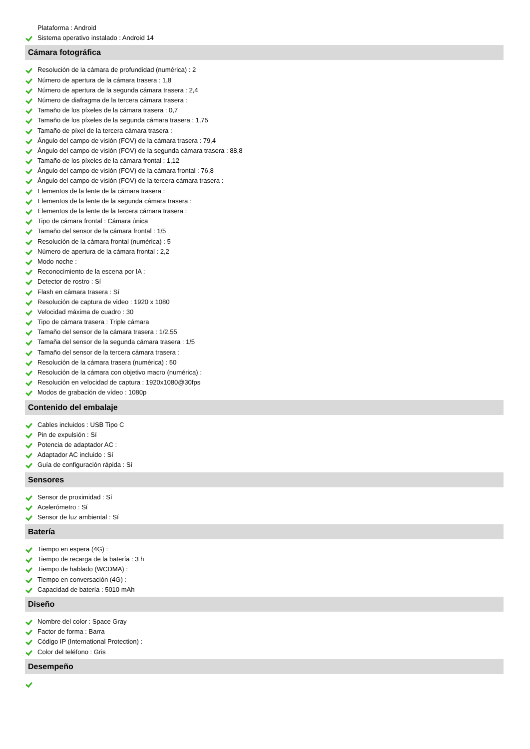Plataforma : Android
Sistema operativo instalado : Android 14
Cámara fotográfica
Resolución de la cámara de profundidad (numérica) : 2
Número de apertura de la cámara trasera : 1,8
Número de apertura de la segunda cámara trasera : 2,4
Número de diafragma de la tercera cámara trasera :
Tamaño de los píxeles de la cámara trasera : 0,7
Tamaño de los píxeles de la segunda cámara trasera : 1,75
Tamaño de píxel de la tercera cámara trasera :
Ángulo del campo de visión (FOV) de la cámara trasera : 79,4
Ángulo del campo de visión (FOV) de la segunda cámara trasera : 88,8
Tamaño de los píxeles de la cámara frontal : 1,12
Ángulo del campo de visión (FOV) de la cámara frontal : 76,8
Ángulo del campo de visión (FOV) de la tercera cámara trasera :
Elementos de la lente de la cámara trasera :
Elementos de la lente de la segunda cámara trasera :
Elementos de la lente de la tercera cámara trasera :
Tipo de cámara frontal : Cámara única
Tamaño del sensor de la cámara frontal : 1/5
Resolución de la cámara frontal (numérica) : 5
Número de apertura de la cámara frontal : 2,2
Modo noche :
Reconocimiento de la escena por IA :
Detector de rostro : Sí
Flash en cámara trasera : Sí
Resolución de captura de video : 1920 x 1080
Velocidad máxima de cuadro : 30
Tipo de cámara trasera : Triple cámara
Tamaño del sensor de la cámara trasera : 1/2.55
Tamaña del sensor de la segunda cámara trasera : 1/5
Tamaño del sensor de la tercera cámara trasera :
Resolución de la cámara trasera (numérica) : 50
Resolución de la cámara con objetivo macro (numérica) :
Resolución en velocidad de captura : 1920x1080@30fps
Modos de grabación de vídeo : 1080p
Contenido del embalaje
Cables incluidos : USB Tipo C
Pin de expulsión : Sí
Potencia de adaptador AC :
Adaptador AC incluido : Sí
Guía de configuración rápida : Sí
Sensores
Sensor de proximidad : Sí
Acelerómetro : Sí
Sensor de luz ambiental : Sí
Batería
Tiempo en espera (4G) :
Tiempo de recarga de la batería : 3 h
Tiempo de hablado (WCDMA) :
Tiempo en conversación (4G) :
Capacidad de batería : 5010 mAh
Diseño
Nombre del color : Space Gray
Factor de forma : Barra
Código IP (International Protection) :
Color del teléfono : Gris
Desempeño